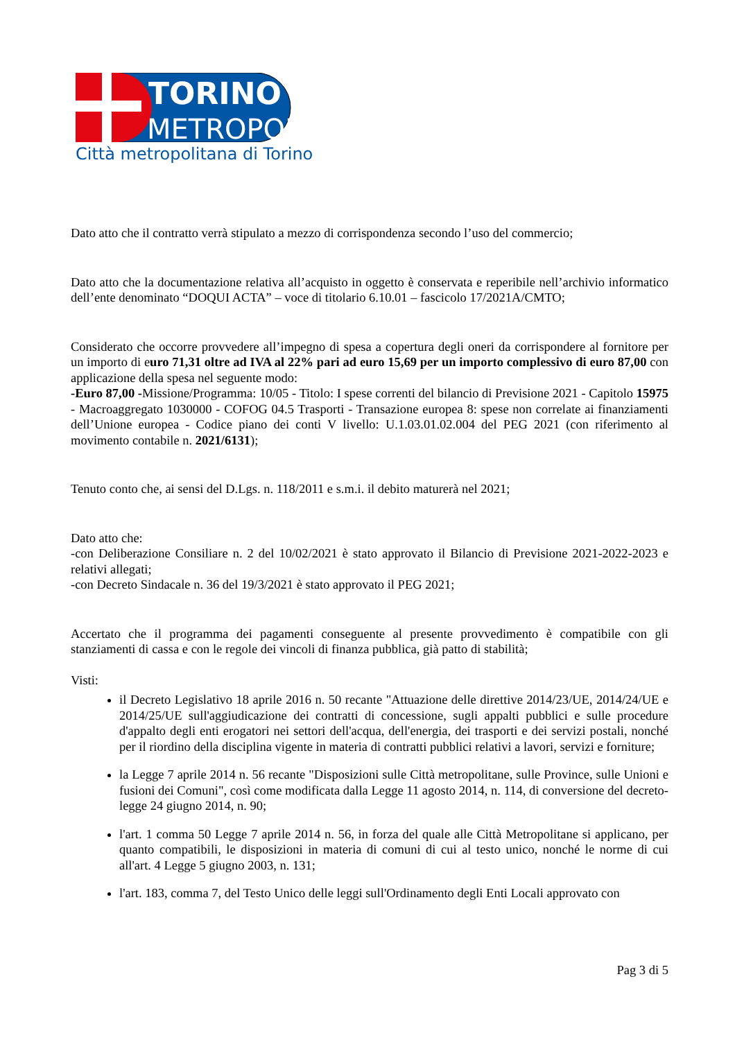TORINO
METROPOLI
Città metropolitana di Torino
Dato atto che il contratto verrà stipulato a mezzo di corrispondenza secondo l’uso del commercio;
Dato atto che la documentazione relativa all’acquisto in oggetto è conservata e reperibile nell’archivio informatico dell’ente denominato “DOQUI ACTA” – voce di titolario 6.10.01 – fascicolo 17/2021A/CMTO;
Considerato che occorre provvedere all’impegno di spesa a copertura degli oneri da corrispondere al fornitore per un importo di euro 71,31 oltre ad IVA al 22% pari ad euro 15,69 per un importo complessivo di euro 87,00 con applicazione della spesa nel seguente modo:
-Euro 87,00 -Missione/Programma: 10/05 - Titolo: I spese correnti del bilancio di Previsione 2021 - Capitolo 15975 - Macroaggregato 1030000 - COFOG 04.5 Trasporti - Transazione europea 8: spese non correlate ai finanziamenti dell’Unione europea - Codice piano dei conti V livello: U.1.03.01.02.004 del PEG 2021 (con riferimento al movimento contabile n. 2021/6131);
Tenuto conto che, ai sensi del D.Lgs. n. 118/2011 e s.m.i. il debito maturerà nel 2021;
Dato atto che:
-con Deliberazione Consiliare n. 2 del 10/02/2021 è stato approvato il Bilancio di Previsione 2021-2022-2023 e relativi allegati;
-con Decreto Sindacale n. 36 del 19/3/2021 è stato approvato il PEG 2021;
Accertato che il programma dei pagamenti conseguente al presente provvedimento è compatibile con gli stanziamenti di cassa e con le regole dei vincoli di finanza pubblica, già patto di stabilità;
Visti:
il Decreto Legislativo 18 aprile 2016 n. 50 recante "Attuazione delle direttive 2014/23/UE, 2014/24/UE e 2014/25/UE sull'aggiudicazione dei contratti di concessione, sugli appalti pubblici e sulle procedure d'appalto degli enti erogatori nei settori dell'acqua, dell'energia, dei trasporti e dei servizi postali, nonché per il riordino della disciplina vigente in materia di contratti pubblici relativi a lavori, servizi e forniture;
la Legge 7 aprile 2014 n. 56 recante "Disposizioni sulle Città metropolitane, sulle Province, sulle Unioni e fusioni dei Comuni", così come modificata dalla Legge 11 agosto 2014, n. 114, di conversione del decreto-legge 24 giugno 2014, n. 90;
l'art. 1 comma 50 Legge 7 aprile 2014 n. 56, in forza del quale alle Città Metropolitane si applicano, per quanto compatibili, le disposizioni in materia di comuni di cui al testo unico, nonché le norme di cui all'art. 4 Legge 5 giugno 2003, n. 131;
l'art. 183, comma 7, del Testo Unico delle leggi sull'Ordinamento degli Enti Locali approvato con
Pag 3 di 5